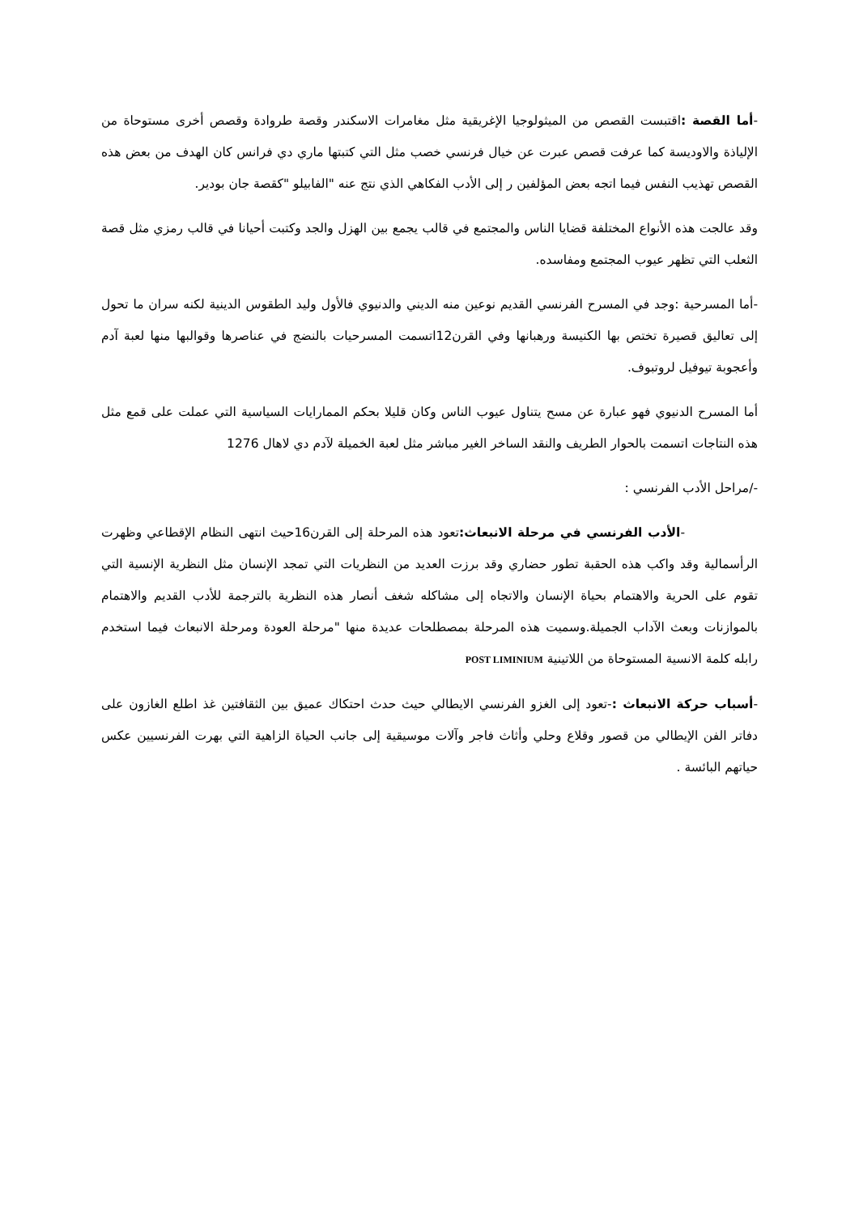-أما القصة : اقتبست القصص من الميثولوجيا الإغريقية مثل مغامرات الاسكندر وقصة طروادة وقصص أخرى مستوحاة من الإلياذة والاوديسة كما عرفت قصص عبرت عن خيال فرنسي خصب مثل التي كتبتها ماري دي فرانس كان الهدف من بعض هذه القصص تهذيب النفس فيما اتجه بعض المؤلفين ر إلى الأدب الفكاهي الذي نتج عنه "الفابيلو "كقصة جان بودير.
وقد عالجت هذه الأنواع المختلفة قضايا الناس والمجتمع في قالب يجمع بين الهزل والجد وكتبت أحيانا في قالب رمزي مثل قصة الثعلب التي تظهر عيوب المجتمع ومفاسده.
-أما المسرحية :وجد في المسرح الفرنسي القديم نوعين منه الديني والدنيوي فالأول وليد الطقوس الدينية لكنه سران ما تحول إلى تعاليق قصيرة تختص بها الكنيسة ورهبانها وفي القرن12اتسمت المسرحيات بالنضج في عناصرها وقوالبها منها لعبة آدم وأعجوبة تيوفيل لروتبوف.
أما المسرح الدنيوي فهو عبارة عن مسح يتناول عيوب الناس وكان قليلا بحكم الممارايات السياسية التي عملت على قمع مثل هذه النتاجات اتسمت بالحوار الطريف والنقد الساخر الغير مباشر مثل لعبة الخميلة لآدم دي لاهال 1276
-/مراحل الأدب الفرنسي :
-الأدب الفرنسي في مرحلة الانبعاث: تعود هذه المرحلة إلى القرن16حيث انتهى النظام الإقطاعي وظهرت الرأسمالية وقد واكب هذه الحقبة تطور حضاري وقد برزت العديد من النظريات التي تمجد الإنسان مثل النظرية الإنسية التي تقوم على الحرية والاهتمام بحياة الإنسان والاتجاه إلى مشاكله شغف أنصار هذه النظرية بالترجمة للأدب القديم والاهتمام بالموازنات وبعث الآداب الجميلة.وسميت هذه المرحلة بمصطلحات عديدة منها "مرحلة العودة ومرحلة الانبعاث فيما استخدم رابله كلمة الانسية المستوحاة من اللاتينية POST LIMINIUM
-أسباب حركة الانبعاث :-تعود إلى الغزو الفرنسي الايطالي حيث حدث احتكاك عميق بين الثقافتين غذ اطلع الغازون على دفاتر الفن الإيطالي من قصور وقلاع وحلي وأثاث فاجر وآلات موسيقية إلى جانب الحياة الزاهية التي بهرت الفرنسيين عكس حياتهم البائسة .